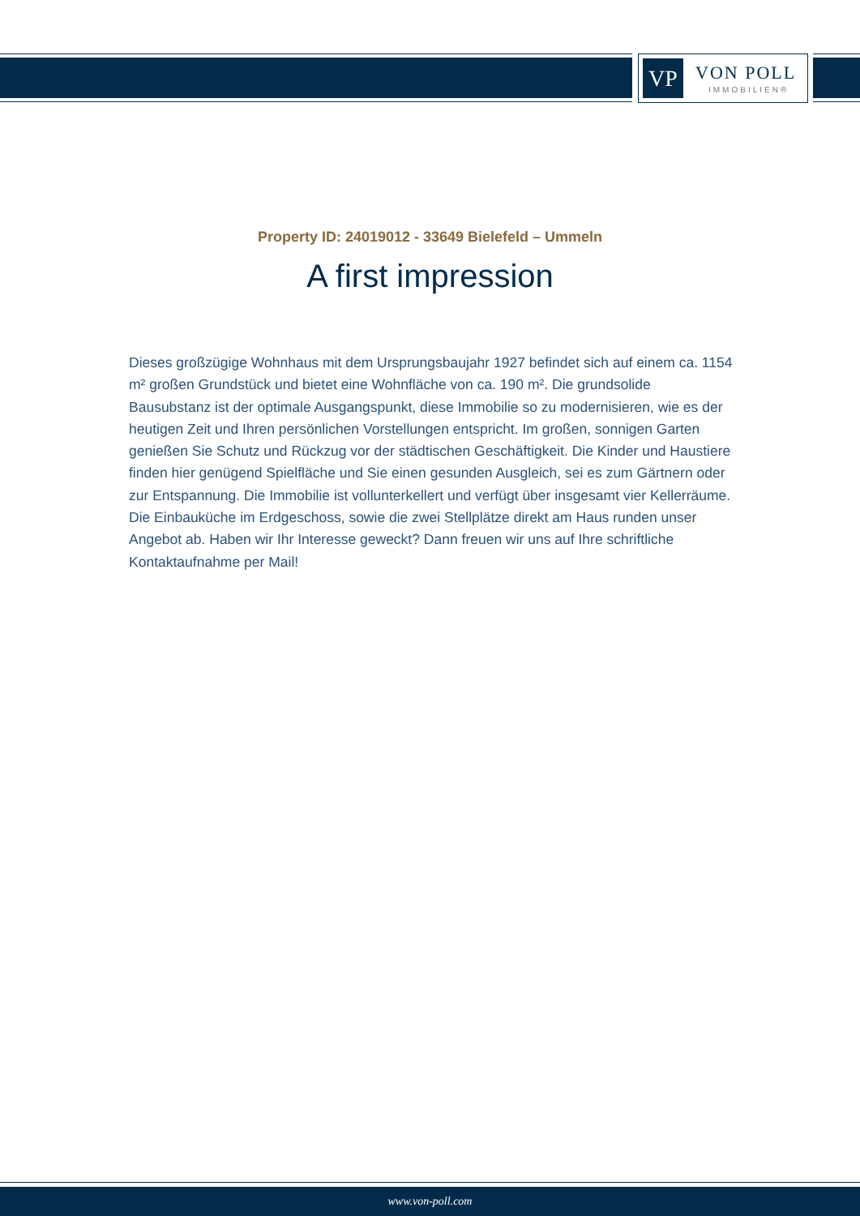VP VON POLL
IMMOBILIEN®
Property ID: 24019012 - 33649 Bielefeld – Ummeln
A first impression
Dieses großzügige Wohnhaus mit dem Ursprungsbaujahr 1927 befindet sich auf einem ca. 1154 m² großen Grundstück und bietet eine Wohnfläche von ca. 190 m². Die grundsolide Bausubstanz ist der optimale Ausgangspunkt, diese Immobilie so zu modernisieren, wie es der heutigen Zeit und Ihren persönlichen Vorstellungen entspricht. Im großen, sonnigen Garten genießen Sie Schutz und Rückzug vor der städtischen Geschäftigkeit. Die Kinder und Haustiere finden hier genügend Spielfläche und Sie einen gesunden Ausgleich, sei es zum Gärtnern oder zur Entspannung. Die Immobilie ist vollunterkellert und verfügt über insgesamt vier Kellerräume. Die Einbauküche im Erdgeschoss, sowie die zwei Stellplätze direkt am Haus runden unser Angebot ab. Haben wir Ihr Interesse geweckt? Dann freuen wir uns auf Ihre schriftliche Kontaktaufnahme per Mail!
www.von-poll.com